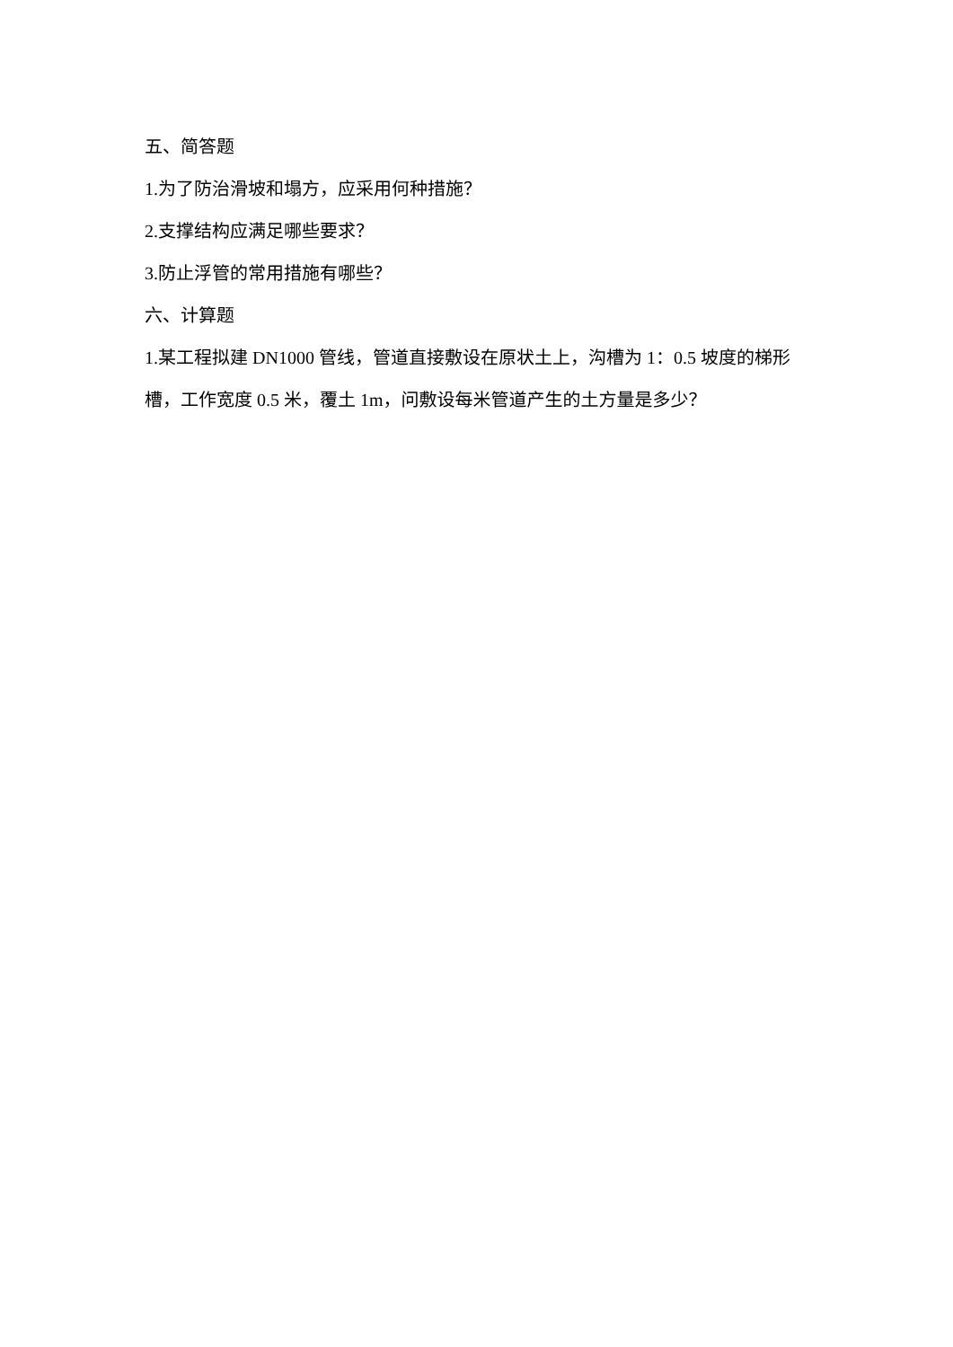五、简答题
1.为了防治滑坡和塌方，应采用何种措施？
2.支撑结构应满足哪些要求？
3.防止浮管的常用措施有哪些？
六、计算题
1.某工程拟建 DN1000 管线，管道直接敷设在原状土上，沟槽为 1：0.5 坡度的梯形槽，工作宽度 0.5 米，覆土 1m，问敷设每米管道产生的土方量是多少？